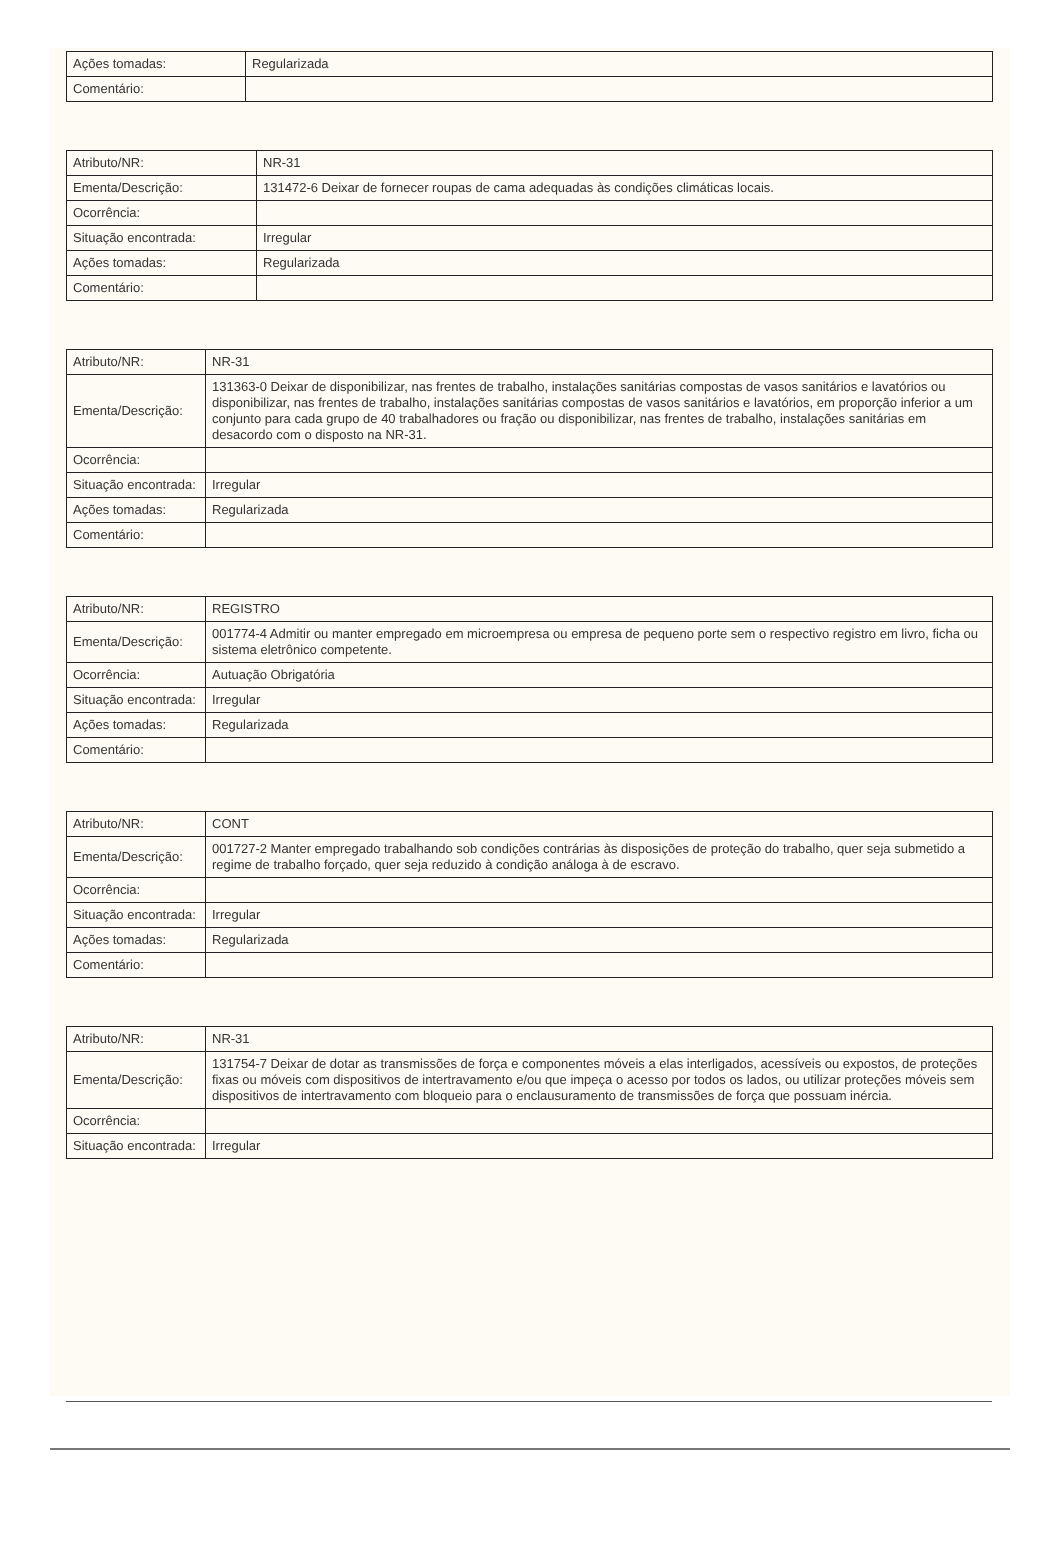| Ações tomadas: | Regularizada |
| Comentário: | |
| Atributo/NR: | NR-31 |
| Ementa/Descrição: | 131472-6 Deixar de fornecer roupas de cama adequadas às condições climáticas locais. |
| Ocorrência: | |
| Situação encontrada: | Irregular |
| Ações tomadas: | Regularizada |
| Comentário: | |
| Atributo/NR: | NR-31 |
| Ementa/Descrição: | 131363-0 Deixar de disponibilizar, nas frentes de trabalho, instalações sanitárias compostas de vasos sanitários e lavatórios ou disponibilizar, nas frentes de trabalho, instalações sanitárias compostas de vasos sanitários e lavatórios, em proporção inferior a um conjunto para cada grupo de 40 trabalhadores ou fração ou disponibilizar, nas frentes de trabalho, instalações sanitárias em desacordo com o disposto na NR-31. |
| Ocorrência: | |
| Situação encontrada: | Irregular |
| Ações tomadas: | Regularizada |
| Comentário: | |
| Atributo/NR: | REGISTRO |
| Ementa/Descrição: | 001774-4 Admitir ou manter empregado em microempresa ou empresa de pequeno porte sem o respectivo registro em livro, ficha ou sistema eletrônico competente. |
| Ocorrência: | Autuação Obrigatória |
| Situação encontrada: | Irregular |
| Ações tomadas: | Regularizada |
| Comentário: | |
| Atributo/NR: | CONT |
| Ementa/Descrição: | 001727-2 Manter empregado trabalhando sob condições contrárias às disposições de proteção do trabalho, quer seja submetido a regime de trabalho forçado, quer seja reduzido à condição análoga à de escravo. |
| Ocorrência: | |
| Situação encontrada: | Irregular |
| Ações tomadas: | Regularizada |
| Comentário: | |
| Atributo/NR: | NR-31 |
| Ementa/Descrição: | 131754-7 Deixar de dotar as transmissões de força e componentes móveis a elas interligados, acessíveis ou expostos, de proteções fixas ou móveis com dispositivos de intertravamento e/ou que impeça o acesso por todos os lados, ou utilizar proteções móveis sem dispositivos de intertravamento com bloqueio para o enclausuramento de transmissões de força que possuam inércia. |
| Ocorrência: | |
| Situação encontrada: | Irregular |